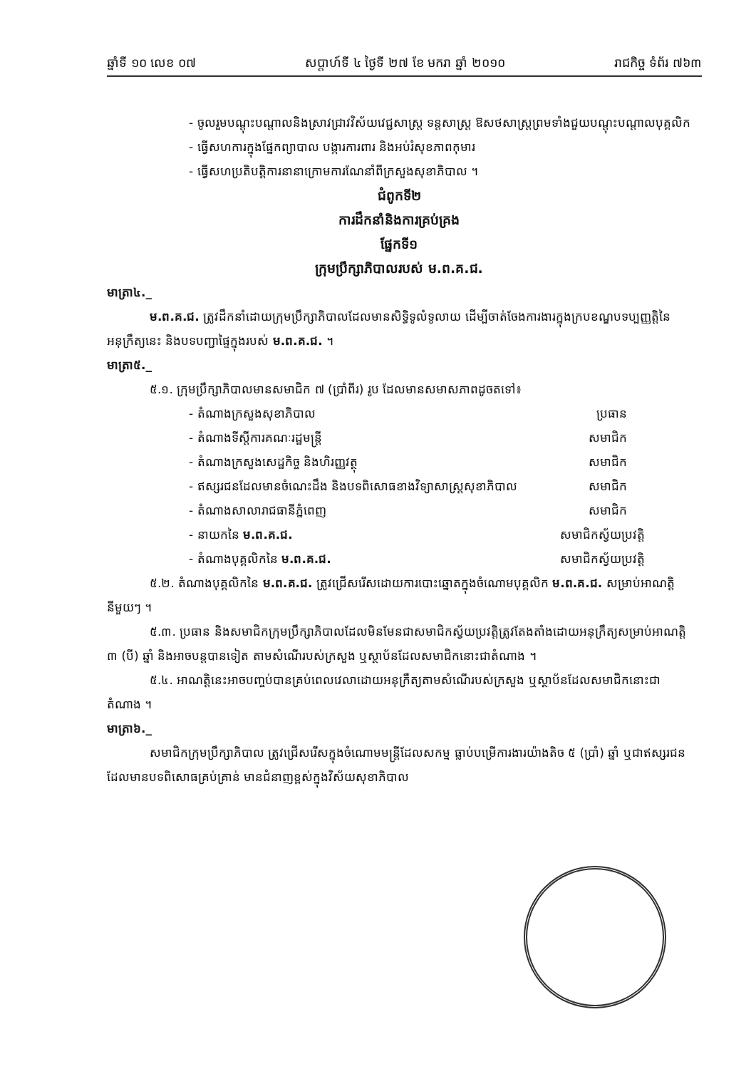ឆ្នាំទី ១០ លេខ ០៧ សប្តាហ៍ទី ៤ ថ្ងៃទី ២៧ ខែ មករា ឆ្នាំ ២០១០ រាជកិច្ច ទំព័រ ៧៦៣
- ចូលរួមបណ្តុះបណ្តាលនិងស្រាវជ្រាវវិស័យវេជ្ជសាស្ត្រ ទន្តសាស្ត្រ ឱសថសាស្ត្រព្រមទាំងជួយបណ្តុះបណ្តាលបុគ្គលិក
- ធ្វើសហការក្នុងផ្នែកព្យាបាល បង្ការការពារ និងអប់រំសុខភាពកុមារ
- ធ្វើសហប្រតិបត្តិការនានាក្រោមការណែនាំពីក្រសួងសុខាភិបាល ។
ជំពូកទី២
ការដឹកនាំនិងការគ្រប់គ្រង
ផ្នែកទី១
ក្រុមប្រឹក្សាភិបាលរបស់ ម.ព.គ.ជ.
មាត្រា៤._
ម.ព.គ.ជ. ត្រូវដឹកនាំដោយក្រុមប្រឹក្សាភិបាលដែលមានសិទ្ធិទូលំទូលាយ ដើម្បីចាត់ចែងការងារក្នុងក្របខណ្ឌបទប្បញ្ញត្តិនៃអនុក្រឹត្យនេះ និងបទបញ្ជាផ្ទៃក្នុងរបស់ ម.ព.គ.ជ. ។
មាត្រា៥._
៥.១. ក្រុមប្រឹក្សាភិបាលមានសមាជិក ៧ (ប្រាំពីរ) រូប ដែលមានសមាសភាពដូចតទៅ៖
- តំណាងក្រសួងសុខាភិបាល ប្រធាន
- តំណាងទីស្តីការគណៈរដ្ឋមន្ត្រី សមាជិក
- តំណាងក្រសួងសេដ្ឋកិច្ច និងហិរញ្ញវត្ថុ សមាជិក
- ឥស្សរជនដែលមានចំណេះដឹង និងបទពិសោធខាងវិទ្យាសាស្ត្រសុខាភិបាល សមាជិក
- តំណាងសាលារាជធានីភ្នំពេញ សមាជិក
- នាយកនៃ ម.ព.គ.ជ. សមាជិកស្វ័យប្រវត្តិ
- តំណាងបុគ្គលិកនៃ ម.ព.គ.ជ. សមាជិកស្វ័យប្រវត្តិ
៥.២. តំណាងបុគ្គលិកនៃ ម.ព.គ.ជ. ត្រូវជ្រើសរើសដោយការបោះឆ្នោតក្នុងចំណោមបុគ្គលិក ម.ព.គ.ជ. សម្រាប់អាណត្តិនីមួយៗ ។
៥.៣. ប្រធាន និងសមាជិកក្រុមប្រឹក្សាភិបាលដែលមិនមែនជាសមាជិកស្វ័យប្រវត្តិត្រូវតែងតាំងដោយអនុក្រឹត្យសម្រាប់អាណត្តិ ៣ (បី) ឆ្នាំ និងអាចបន្តបានទៀត តាមសំណើរបស់ក្រសួង ឬស្ថាប័នដែលសមាជិកនោះជាតំណាង ។
៥.៤. អាណត្តិនេះអាចបញ្ចប់បានគ្រប់ពេលវេលាដោយអនុក្រឹត្យតាមសំណើរបស់ក្រសួង ឬស្ថាប័នដែលសមាជិកនោះជាតំណាង ។
មាត្រា៦._
សមាជិកក្រុមប្រឹក្សាភិបាល ត្រូវជ្រើសរើសក្នុងចំណោមមន្ត្រីដែលសកម្ម ធ្លាប់បម្រើការងារយ៉ាងតិច ៥ (ប្រាំ) ឆ្នាំ ឬជាឥស្សរជនដែលមានបទពិសោធគ្រប់គ្រាន់ មានជំនាញខ្ពស់ក្នុងវិស័យសុខាភិបាល